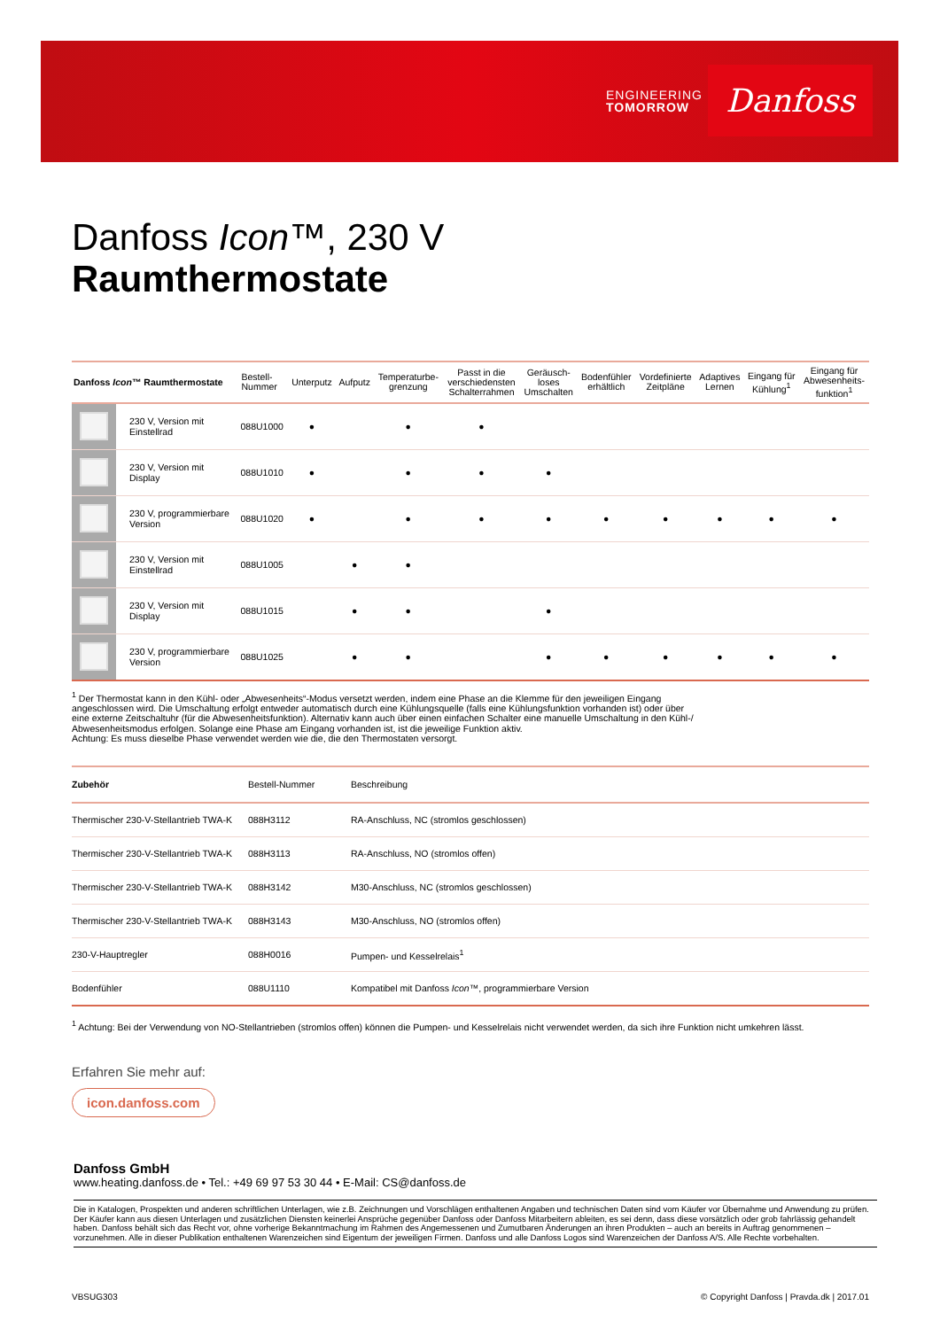ENGINEERING
TOMORROW
Danfoss
Danfoss Icon™, 230 V
Raumthermostate
| Danfoss Icon ™ Raumthermostate | | Bestell- Nummer | Unterputz | Aufputz | Temperaturbe- grenzung | Passt in die verschiedensten Schalterrahmen | Geräusch- loses Umschalten | Bodenfühler erhältlich | Vordefinierte Zeitpläne | Adaptives Lernen | Eingang für Kühlung<sup>1</sup> | Eingang für Abwesenheits- funktion<sup>1</sup> |
| --- | --- | --- | --- | --- | --- | --- | --- | --- | --- | --- | --- | --- |
| | 230 V, Version mit Einstellrad | 088U1000 | ● | | ● | ● | | | | | | |
| | 230 V, Version mit Display | 088U1010 | ● | | ● | ● | ● | | | | | |
| | 230 V, programmierbare Version | 088U1020 | ● | | ● | ● | ● | ● | ● | ● | ● | ● |
| | 230 V, Version mit Einstellrad | 088U1005 | | ● | ● | | | | | | | |
| | 230 V, Version mit Display | 088U1015 | | ● | ● | | ● | | | | | |
| | 230 V, programmierbare Version | 088U1025 | | ● | ● | | ● | ● | ● | ● | ● | ● |
<sup>1</sup> Der Thermostat kann in den Kühl- oder „Abwesenheits“-Modus versetzt werden, indem eine Phase an die Klemme für den jeweiligen Eingang
angeschlossen wird. Die Umschaltung erfolgt entweder automatisch durch eine Kühlungsquelle (falls eine Kühlungsfunktion vorhanden ist) oder über
eine externe Zeitschaltuhr (für die Abwesenheitsfunktion). Alternativ kann auch über einen einfachen Schalter eine manuelle Umschaltung in den Kühl-/
Abwesenheitsmodus erfolgen. Solange eine Phase am Eingang vorhanden ist, ist die jeweilige Funktion aktiv.
Achtung: Es muss dieselbe Phase verwendet werden wie die, die den Thermostaten versorgt.
| Zubehör | Bestell-Nummer | Beschreibung |
| --- | --- | --- |
| Thermischer 230-V-Stellantrieb TWA-K | 088H3112 | RA-Anschluss, NC (stromlos geschlossen) |
| Thermischer 230-V-Stellantrieb TWA-K | 088H3113 | RA-Anschluss, NO (stromlos offen) |
| Thermischer 230-V-Stellantrieb TWA-K | 088H3142 | M30-Anschluss, NC (stromlos geschlossen) |
| Thermischer 230-V-Stellantrieb TWA-K | 088H3143 | M30-Anschluss, NO (stromlos offen) |
| 230-V-Hauptregler | 088H0016 | Pumpen- und Kesselrelais<sup>1</sup> |
| Bodenfühler | 088U1110 | Kompatibel mit Danfoss Icon ™, programmierbare Version |
<sup>1</sup> Achtung: Bei der Verwendung von NO-Stellantrieben (stromlos offen) können die Pumpen- und Kesselrelais nicht verwendet werden, da sich ihre Funktion nicht umkehren lässt.
Erfahren Sie mehr auf:
icon.danfoss.com
Danfoss GmbH
www.heating.danfoss.de • Tel.: +49 69 97 53 30 44 • E-Mail: CS@danfoss.de
Die in Katalogen, Prospekten und anderen schriftlichen Unterlagen, wie z.B. Zeichnungen und Vorschlägen enthaltenen Angaben und technischen Daten sind vom Käufer vor Übernahme und Anwendung zu prüfen. Der Käufer kann aus diesen Unterlagen und zusätzlichen Diensten keinerlei Ansprüche gegenüber Danfoss oder Danfoss Mitarbeitern ableiten, es sei denn, dass diese vorsätzlich oder grob fahrlässig gehandelt haben. Danfoss behält sich das Recht vor, ohne vorherige Bekanntmachung im Rahmen des Angemessenen und Zumutbaren Änderungen an ihren Produkten – auch an bereits in Auftrag genommenen – vorzunehmen. Alle in dieser Publikation enthaltenen Warenzeichen sind Eigentum der jeweiligen Firmen. Danfoss und alle Danfoss Logos sind Warenzeichen der Danfoss A/S. Alle Rechte vorbehalten.
VBSUG303 © Copyright Danfoss | Pravda.dk | 2017.01